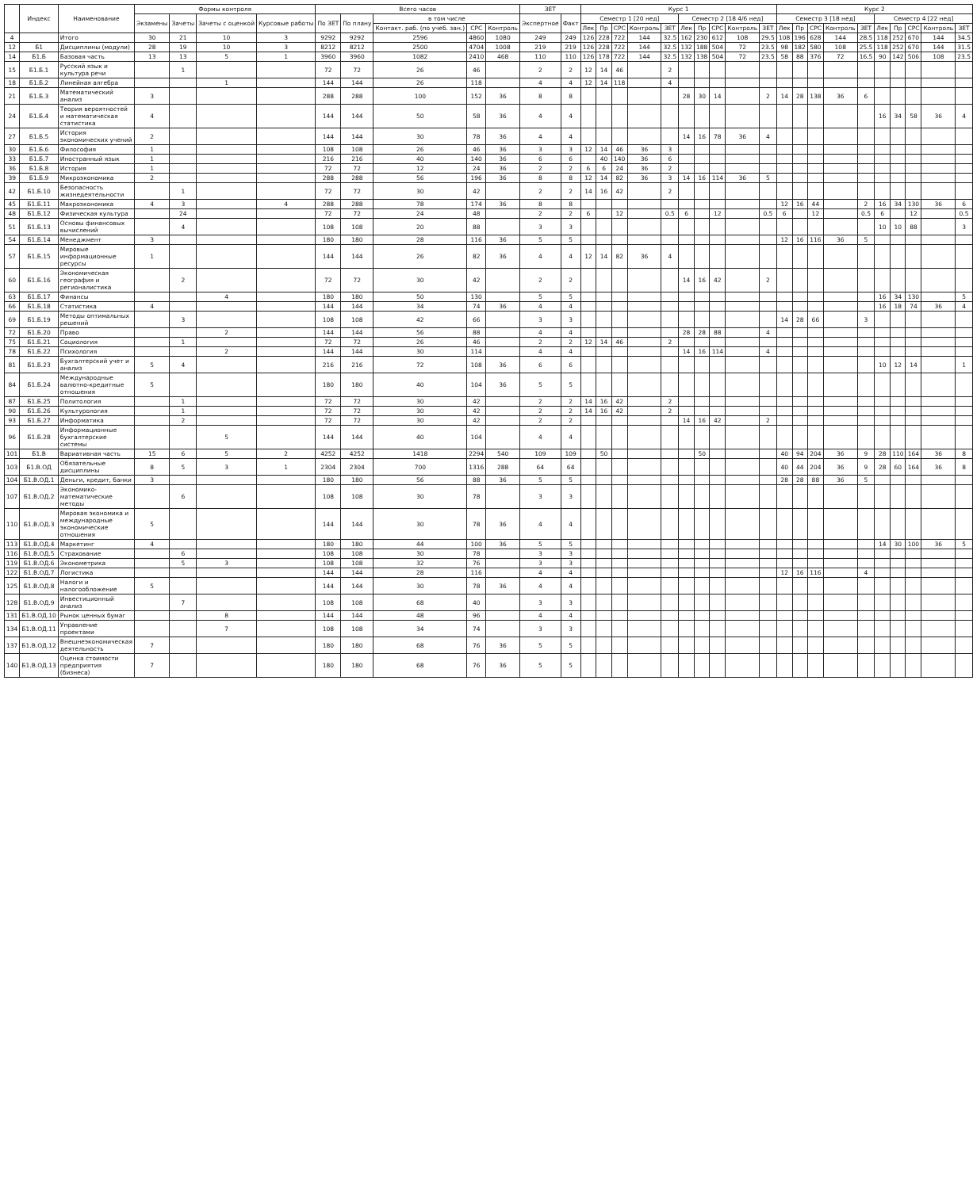| | Индекс | Наименование | Формы контроля | | | | Всего часов | | | | | ЗЕТ | | Курс 1 | | | | | | | | | | Курс 2 | | | | | | | | | |
| --- | --- | --- | --- | --- | --- | --- | --- | --- | --- | --- | --- | --- | --- | --- | --- | --- | --- | --- | --- | --- | --- | --- | --- | --- | --- | --- | --- | --- | --- | --- | --- | --- | --- |
| | | | Экзамены | Зачеты | Зачеты с оценкой | Курсовые работы | По ЗЕТ | По плану | в том числе | | | Экспертное | Факт | Семестр 1 [20 нед] | | | | | Семестр 2 [18 4/6 нед] | | | | | Семестр 3 [18 нед] | | | | | Семестр 4 [22 нед] | | | | |
| | | | | | | | | | Контакт. раб. (по учеб. зан.) | СРС | Контроль | | | Лек | Пр | СРС | Контроль | ЗЕТ | Лек | Пр | СРС | Контроль | ЗЕТ | Лек | Пр | СРС | Контроль | ЗЕТ | Лек | Пр | СРС | Контроль | ЗЕТ |
| 4 | | Итого | 30 | 21 | 10 | 3 | 9292 | 9292 | 2596 | 4860 | 1080 | 249 | 249 | 126 | 228 | 722 | 144 | 32.5 | 162 | 230 | 612 | 108 | 29.5 | 108 | 196 | 628 | 144 | 28.5 | 118 | 252 | 670 | 144 | 34.5 |
| 12 | Б1 | Дисциплины (модули) | 28 | 19 | 10 | 3 | 8212 | 8212 | 2500 | 4704 | 1008 | 219 | 219 | 126 | 228 | 722 | 144 | 32.5 | 132 | 188 | 504 | 72 | 23.5 | 98 | 182 | 580 | 108 | 25.5 | 118 | 252 | 670 | 144 | 31.5 |
| 14 | Б1.Б | Базовая часть | 13 | 13 | 5 | 1 | 3960 | 3960 | 1082 | 2410 | 468 | 110 | 110 | 126 | 178 | 722 | 144 | 32.5 | 132 | 138 | 504 | 72 | 23.5 | 58 | 88 | 376 | 72 | 16.5 | 90 | 142 | 506 | 108 | 23.5 |
| 15 | Б1.Б.1 | Русский язык и культура речи | | 1 | | | 72 | 72 | 26 | 46 | | 2 | 2 | 12 | 14 | 46 | | 2 | | | | | | | | | | | | | | | |
| 18 | Б1.Б.2 | Линейная алгебра | | | 1 | | 144 | 144 | 26 | 118 | | 4 | 4 | 12 | 14 | 118 | | 4 | | | | | | | | | | | | | | | |
| 21 | Б1.Б.3 | Математический анализ | 3 | | | | 288 | 288 | 100 | 152 | 36 | 8 | 8 | | | | | | 28 | 30 | 14 | | 2 | 14 | 28 | 138 | 36 | 6 | | | | | |
| 24 | Б1.Б.4 | Теория вероятностей и математическая статистика | 4 | | | | 144 | 144 | 50 | 58 | 36 | 4 | 4 | | | | | | | | | | | | | | | | 16 | 34 | 58 | 36 | 4 |
| 27 | Б1.Б.5 | История экономических учений | 2 | | | | 144 | 144 | 30 | 78 | 36 | 4 | 4 | | | | | | 14 | 16 | 78 | 36 | 4 | | | | | | | | | | |
| 30 | Б1.Б.6 | Философия | 1 | | | | 108 | 108 | 26 | 46 | 36 | 3 | 3 | 12 | 14 | 46 | 36 | 3 | | | | | | | | | | | | | | | |
| 33 | Б1.Б.7 | Иностранный язык | 1 | | | | 216 | 216 | 40 | 140 | 36 | 6 | 6 | | 40 | 140 | 36 | 6 | | | | | | | | | | | | | | | |
| 36 | Б1.Б.8 | История | 1 | | | | 72 | 72 | 12 | 24 | 36 | 2 | 2 | 6 | 6 | 24 | 36 | 2 | | | | | | | | | | | | | | | |
| 39 | Б1.Б.9 | Микроэкономика | 2 | | | | 288 | 288 | 56 | 196 | 36 | 8 | 8 | 12 | 14 | 82 | 36 | 3 | 14 | 16 | 114 | 36 | 5 | | | | | | | | | | |
| 42 | Б1.Б.10 | Безопасность жизнедеятельности | | 1 | | | 72 | 72 | 30 | 42 | | 2 | 2 | 14 | 16 | 42 | | 2 | | | | | | | | | | | | | | | |
| 45 | Б1.Б.11 | Макроэкономика | 4 | 3 | | 4 | 288 | 288 | 78 | 174 | 36 | 8 | 8 | | | | | | | | | | | 12 | 16 | 44 | | 2 | 16 | 34 | 130 | 36 | 6 |
| 48 | Б1.Б.12 | Физическая культура | | 24 | | | 72 | 72 | 24 | 48 | | 2 | 2 | 6 | | 12 | | 0.5 | 6 | | 12 | | 0.5 | 6 | | 12 | | 0.5 | 6 | | 12 | | 0.5 |
| 51 | Б1.Б.13 | Основы финансовых вычислений | | 4 | | | 108 | 108 | 20 | 88 | | 3 | 3 | | | | | | | | | | | | | | | | 10 | 10 | 88 | | 3 |
| 54 | Б1.Б.14 | Менеджмент | 3 | | | | 180 | 180 | 28 | 116 | 36 | 5 | 5 | | | | | | | | | | | 12 | 16 | 116 | 36 | 5 | | | | | |
| 57 | Б1.Б.15 | Мировые информационные ресурсы | 1 | | | | 144 | 144 | 26 | 82 | 36 | 4 | 4 | 12 | 14 | 82 | 36 | 4 | | | | | | | | | | | | | | | |
| 60 | Б1.Б.16 | Экономическая география и регионалистика | | 2 | | | 72 | 72 | 30 | 42 | | 2 | 2 | | | | | | 14 | 16 | 42 | | 2 | | | | | | | | | | |
| 63 | Б1.Б.17 | Финансы | | | 4 | | 180 | 180 | 50 | 130 | | 5 | 5 | | | | | | | | | | | | | | | | 16 | 34 | 130 | | 5 |
| 66 | Б1.Б.18 | Статистика | 4 | | | | 144 | 144 | 34 | 74 | 36 | 4 | 4 | | | | | | | | | | | | | | | | 16 | 18 | 74 | 36 | 4 |
| 69 | Б1.Б.19 | Методы оптимальных решений | | 3 | | | 108 | 108 | 42 | 66 | | 3 | 3 | | | | | | | | | | | 14 | 28 | 66 | | 3 | | | | | |
| 72 | Б1.Б.20 | Право | | | 2 | | 144 | 144 | 56 | 88 | | 4 | 4 | | | | | | 28 | 28 | 88 | | 4 | | | | | | | | | | |
| 75 | Б1.Б.21 | Социология | | 1 | | | 72 | 72 | 26 | 46 | | 2 | 2 | 12 | 14 | 46 | | 2 | | | | | | | | | | | | | | | |
| 78 | Б1.Б.22 | Психология | | | 2 | | 144 | 144 | 30 | 114 | | 4 | 4 | | | | | | 14 | 16 | 114 | | 4 | | | | | | | | | | |
| 81 | Б1.Б.23 | Бухгалтерский учет и анализ | 5 | 4 | | | 216 | 216 | 72 | 108 | 36 | 6 | 6 | | | | | | | | | | | | | | | | 10 | 12 | 14 | | 1 |
| 84 | Б1.Б.24 | Международные валютно-кредитные отношения | 5 | | | | 180 | 180 | 40 | 104 | 36 | 5 | 5 | | | | | | | | | | | | | | | | | | | | |
| 87 | Б1.Б.25 | Политология | | 1 | | | 72 | 72 | 30 | 42 | | 2 | 2 | 14 | 16 | 42 | | 2 | | | | | | | | | | | | | | | |
| 90 | Б1.Б.26 | Культурология | | 1 | | | 72 | 72 | 30 | 42 | | 2 | 2 | 14 | 16 | 42 | | 2 | | | | | | | | | | | | | | | |
| 93 | Б1.Б.27 | Информатика | | 2 | | | 72 | 72 | 30 | 42 | | 2 | 2 | | | | | | 14 | 16 | 42 | | 2 | | | | | | | | | | |
| 96 | Б1.Б.28 | Информационные бухгалтерские системы | | | 5 | | 144 | 144 | 40 | 104 | | 4 | 4 | | | | | | | | | | | | | | | | | | | | |
| 101 | Б1.В | Вариативная часть | 15 | 6 | 5 | 2 | 4252 | 4252 | 1418 | 2294 | 540 | 109 | 109 | | 50 | | | | | 50 | | | | 40 | 94 | 204 | 36 | 9 | 28 | 110 | 164 | 36 | 8 |
| 103 | Б1.В.ОД | Обязательные дисциплины | 8 | 5 | 3 | 1 | 2304 | 2304 | 700 | 1316 | 288 | 64 | 64 | | | | | | | | | | | 40 | 44 | 204 | 36 | 9 | 28 | 60 | 164 | 36 | 8 |
| 104 | Б1.В.ОД.1 | Деньги, кредит, банки | 3 | | | | 180 | 180 | 56 | 88 | 36 | 5 | 5 | | | | | | | | | | | 28 | 28 | 88 | 36 | 5 | | | | | |
| 107 | Б1.В.ОД.2 | Экономико-математические методы | | 6 | | | 108 | 108 | 30 | 78 | | 3 | 3 | | | | | | | | | | | | | | | | | | | | |
| 110 | Б1.В.ОД.3 | Мировая экономика и международные экономические отношения | 5 | | | | 144 | 144 | 30 | 78 | 36 | 4 | 4 | | | | | | | | | | | | | | | | | | | | |
| 113 | Б1.В.ОД.4 | Маркетинг | 4 | | | | 180 | 180 | 44 | 100 | 36 | 5 | 5 | | | | | | | | | | | | | | | | 14 | 30 | 100 | 36 | 5 |
| 116 | Б1.В.ОД.5 | Страхование | | 6 | | | 108 | 108 | 30 | 78 | | 3 | 3 | | | | | | | | | | | | | | | | | | | | |
| 119 | Б1.В.ОД.6 | Эконометрика | | 5 | 3 | | 108 | 108 | 32 | 76 | | 3 | 3 | | | | | | | | | | | | | | | | | | | | |
| 122 | Б1.В.ОД.7 | Логистика | | | | | 144 | 144 | 28 | 116 | | 4 | 4 | | | | | | | | | | | 12 | 16 | 116 | | 4 | | | | | |
| 125 | Б1.В.ОД.8 | Налоги и налогообложение | 5 | | | | 144 | 144 | 30 | 78 | 36 | 4 | 4 | | | | | | | | | | | | | | | | | | | | |
| 128 | Б1.В.ОД.9 | Инвестиционный анализ | | 7 | | | 108 | 108 | 68 | 40 | | 3 | 3 | | | | | | | | | | | | | | | | | | | | |
| 131 | Б1.В.ОД.10 | Рынок ценных бумаг | | | 8 | | 144 | 144 | 48 | 96 | | 4 | 4 | | | | | | | | | | | | | | | | | | | | |
| 134 | Б1.В.ОД.11 | Управление проектами | | | 7 | | 108 | 108 | 34 | 74 | | 3 | 3 | | | | | | | | | | | | | | | | | | | | |
| 137 | Б1.В.ОД.12 | Внешнеэкономическая деятельность | 7 | | | | 180 | 180 | 68 | 76 | 36 | 5 | 5 | | | | | | | | | | | | | | | | | | | | |
| 140 | Б1.В.ОД.13 | Оценка стоимости предприятия (бизнеса) | 7 | | | | 180 | 180 | 68 | 76 | 36 | 5 | 5 | | | | | | | | | | | | | | | | | | | | |